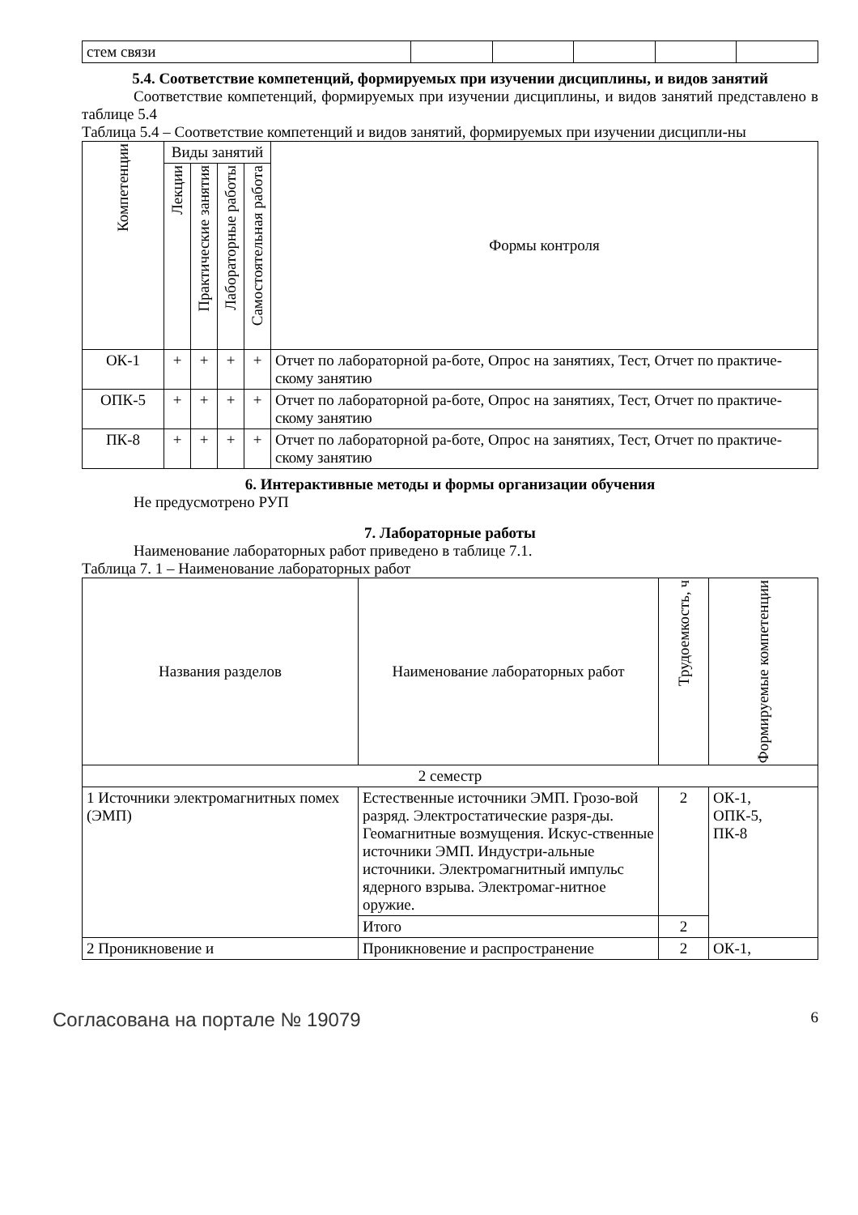| стем связи | | | | | |
5.4. Соответствие компетенций, формируемых при изучении дисциплины, и видов занятий
Соответствие компетенций, формируемых при изучении дисциплины, и видов занятий представлено в таблице 5.4
Таблица 5.4 – Соответствие компетенций и видов занятий, формируемых при изучении дисципли-ны
| Компетенции | Виды занятий | | | | Формы контроля |
| --- | --- | --- | --- | --- | --- |
| | Лекции | Практические занятия | Лабораторные работы | Самостоятельная работа | |
| ОК-1 | + | + | + | + | Отчет по лабораторной ра-боте, Опрос на занятиях, Тест, Отчет по практиче-скому занятию |
| ОПК-5 | + | + | + | + | Отчет по лабораторной ра-боте, Опрос на занятиях, Тест, Отчет по практиче-скому занятию |
| ПК-8 | + | + | + | + | Отчет по лабораторной ра-боте, Опрос на занятиях, Тест, Отчет по практиче-скому занятию |
6. Интерактивные методы и формы организации обучения
Не предусмотрено РУП
7. Лабораторные работы
Наименование лабораторных работ приведено в таблице 7.1.
Таблица 7. 1 – Наименование лабораторных работ
| Названия разделов | Наименование лабораторных работ | Трудоемкость, ч | Формируемые компетенции |
| --- | --- | --- | --- |
| 2 семестр | | | |
| 1 Источники электромагнитных помех (ЭМП) | Естественные источники ЭМП. Грозо-вой разряд. Электростатические разря-ды. Геомагнитные возмущения. Искус-ственные источники ЭМП. Индустри-альные источники. Электромагнитный импульс ядерного взрыва. Электромаг-нитное оружие. | 2 | ОК-1, ОПК-5, ПК-8 |
| | Итого | 2 | |
| 2 Проникновение и | Проникновение и распространение | 2 | ОК-1, |
Согласована на портале № 19079 6